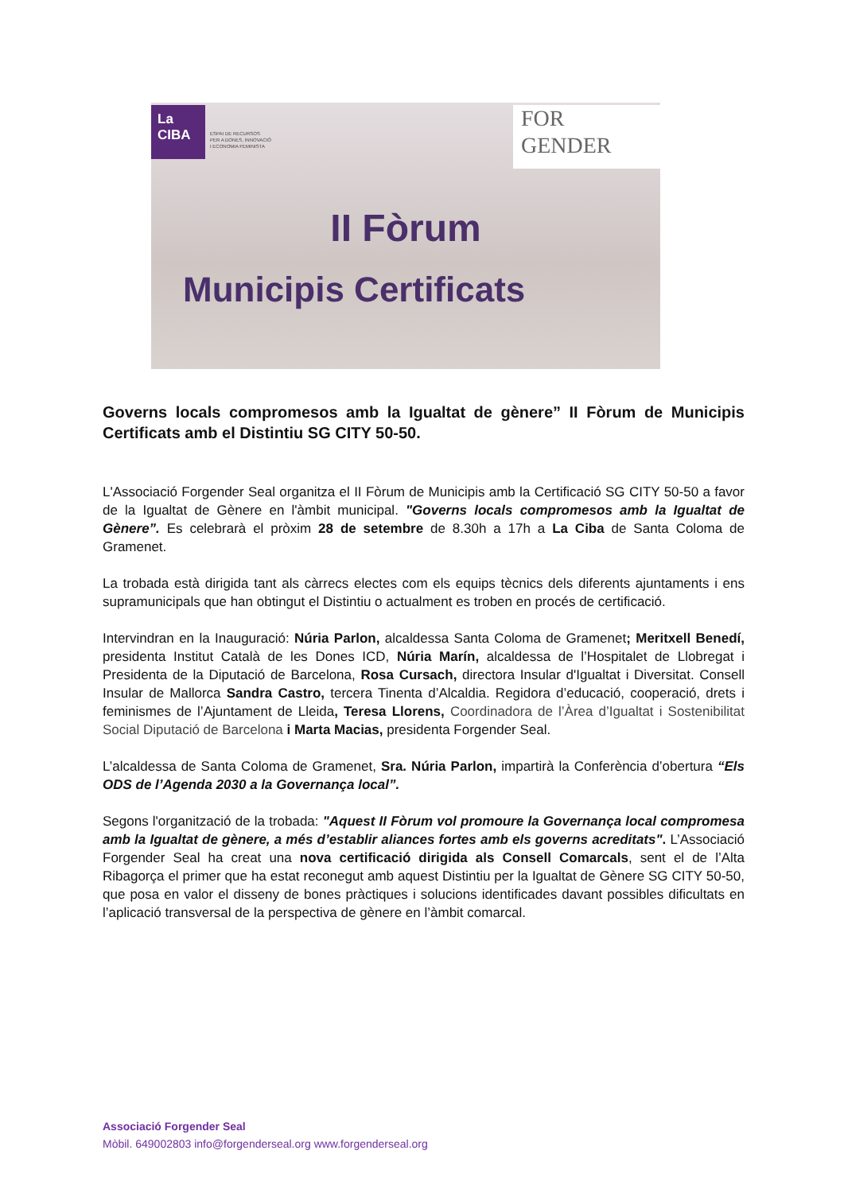La
CIBA
ESPAI DE RECURSOS
PER A DONES, INNOVACIÓ
I ECONOMIA FEMINISTA
FOR
GENDER
II Fòrum
Municipis Certificats
Governs locals compromesos amb la Igualtat de gènere” II Fòrum de Municipis Certificats amb el Distintiu SG CITY 50-50.
L'Associació Forgender Seal organitza el II Fòrum de Municipis amb la Certificació SG CITY 50-50 a favor de la Igualtat de Gènere en l'àmbit municipal. "Governs locals compromesos amb la Igualtat de Gènere”. Es celebrarà el pròxim 28 de setembre de 8.30h a 17h a La Ciba de Santa Coloma de Gramenet.
La trobada està dirigida tant als càrrecs electes com els equips tècnics dels diferents ajuntaments i ens supramunicipals que han obtingut el Distintiu o actualment es troben en procés de certificació.
Intervindran en la Inauguració: Núria Parlon, alcaldessa Santa Coloma de Gramenet; Meritxell Benedí, presidenta Institut Català de les Dones ICD, Núria Marín, alcaldessa de l’Hospitalet de Llobregat i Presidenta de la Diputació de Barcelona, Rosa Cursach, directora Insular d'Igualtat i Diversitat. Consell Insular de Mallorca Sandra Castro, tercera Tinenta d’Alcaldia. Regidora d’educació, cooperació, drets i feminismes de l’Ajuntament de Lleida, Teresa Llorens, Coordinadora de l’Àrea d’Igualtat i Sostenibilitat Social Diputació de Barcelona i Marta Macias, presidenta Forgender Seal.
L’alcaldessa de Santa Coloma de Gramenet, Sra. Núria Parlon, impartirà la Conferència d’obertura “Els ODS de l’Agenda 2030 a la Governança local”.
Segons l'organització de la trobada: "Aquest II Fòrum vol promoure la Governança local compromesa amb la Igualtat de gènere, a més d’establir aliances fortes amb els governs acreditats". L’Associació Forgender Seal ha creat una nova certificació dirigida als Consell Comarcals, sent el de l’Alta Ribagorça el primer que ha estat reconegut amb aquest Distintiu per la Igualtat de Gènere SG CITY 50-50, que posa en valor el disseny de bones pràctiques i solucions identificades davant possibles dificultats en l’aplicació transversal de la perspectiva de gènere en l’àmbit comarcal.
Associació Forgender Seal
Mòbil. 649002803 info@forgenderseal.org www.forgenderseal.org